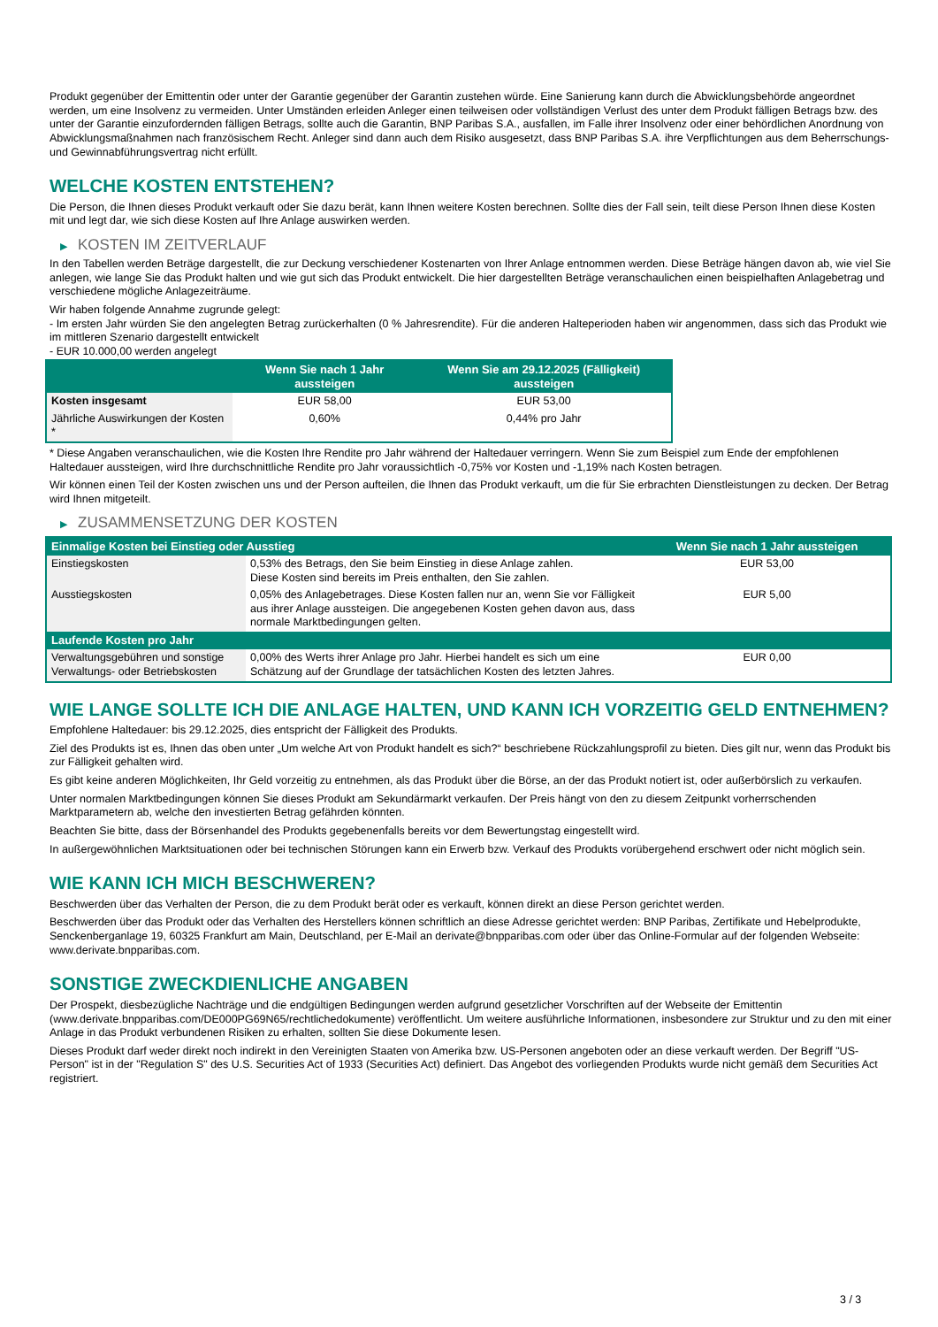Produkt gegenüber der Emittentin oder unter der Garantie gegenüber der Garantin zustehen würde. Eine Sanierung kann durch die Abwicklungsbehörde angeordnet werden, um eine Insolvenz zu vermeiden. Unter Umständen erleiden Anleger einen teilweisen oder vollständigen Verlust des unter dem Produkt fälligen Betrags bzw. des unter der Garantie einzufordernden fälligen Betrags, sollte auch die Garantin, BNP Paribas S.A., ausfallen, im Falle ihrer Insolvenz oder einer behördlichen Anordnung von Abwicklungsmaßnahmen nach französischem Recht. Anleger sind dann auch dem Risiko ausgesetzt, dass BNP Paribas S.A. ihre Verpflichtungen aus dem Beherrschungs- und Gewinnabführungsvertrag nicht erfüllt.
WELCHE KOSTEN ENTSTEHEN?
Die Person, die Ihnen dieses Produkt verkauft oder Sie dazu berät, kann Ihnen weitere Kosten berechnen. Sollte dies der Fall sein, teilt diese Person Ihnen diese Kosten mit und legt dar, wie sich diese Kosten auf Ihre Anlage auswirken werden.
▶ KOSTEN IM ZEITVERLAUF
In den Tabellen werden Beträge dargestellt, die zur Deckung verschiedener Kostenarten von Ihrer Anlage entnommen werden. Diese Beträge hängen davon ab, wie viel Sie anlegen, wie lange Sie das Produkt halten und wie gut sich das Produkt entwickelt. Die hier dargestellten Beträge veranschaulichen einen beispielhaften Anlagebetrag und verschiedene mögliche Anlagezeiträume.
Wir haben folgende Annahme zugrunde gelegt:
- Im ersten Jahr würden Sie den angelegten Betrag zurückerhalten (0 % Jahresrendite). Für die anderen Halteperioden haben wir angenommen, dass sich das Produkt wie im mittleren Szenario dargestellt entwickelt
- EUR 10.000,00 werden angelegt
| | Wenn Sie nach 1 Jahr aussteigen | Wenn Sie am 29.12.2025 (Fälligkeit) aussteigen |
| --- | --- | --- |
| Kosten insgesamt | EUR 58,00 | EUR 53,00 |
| Jährliche Auswirkungen der Kosten * | 0,60% | 0,44% pro Jahr |
* Diese Angaben veranschaulichen, wie die Kosten Ihre Rendite pro Jahr während der Haltedauer verringern. Wenn Sie zum Beispiel zum Ende der empfohlenen Haltedauer aussteigen, wird Ihre durchschnittliche Rendite pro Jahr voraussichtlich -0,75% vor Kosten und -1,19% nach Kosten betragen.
Wir können einen Teil der Kosten zwischen uns und der Person aufteilen, die Ihnen das Produkt verkauft, um die für Sie erbrachten Dienstleistungen zu decken. Der Betrag wird Ihnen mitgeteilt.
▶ ZUSAMMENSETZUNG DER KOSTEN
| Einmalige Kosten bei Einstieg oder Ausstieg | | Wenn Sie nach 1 Jahr aussteigen |
| --- | --- | --- |
| Einstiegskosten | 0,53% des Betrags, den Sie beim Einstieg in diese Anlage zahlen. Diese Kosten sind bereits im Preis enthalten, den Sie zahlen. | EUR 53,00 |
| Ausstiegskosten | 0,05% des Anlagebetrages. Diese Kosten fallen nur an, wenn Sie vor Fälligkeit aus ihrer Anlage aussteigen. Die angegebenen Kosten gehen davon aus, dass normale Marktbedingungen gelten. | EUR 5,00 |
| Laufende Kosten pro Jahr | | |
| Verwaltungsgebühren und sonstige Verwaltungs- oder Betriebskosten | 0,00% des Werts ihrer Anlage pro Jahr. Hierbei handelt es sich um eine Schätzung auf der Grundlage der tatsächlichen Kosten des letzten Jahres. | EUR 0,00 |
WIE LANGE SOLLTE ICH DIE ANLAGE HALTEN, UND KANN ICH VORZEITIG GELD ENTNEHMEN?
Empfohlene Haltedauer: bis 29.12.2025, dies entspricht der Fälligkeit des Produkts.
Ziel des Produkts ist es, Ihnen das oben unter „Um welche Art von Produkt handelt es sich?“ beschriebene Rückzahlungsprofil zu bieten. Dies gilt nur, wenn das Produkt bis zur Fälligkeit gehalten wird.
Es gibt keine anderen Möglichkeiten, Ihr Geld vorzeitig zu entnehmen, als das Produkt über die Börse, an der das Produkt notiert ist, oder außerbörslich zu verkaufen.
Unter normalen Marktbedingungen können Sie dieses Produkt am Sekundärmarkt verkaufen. Der Preis hängt von den zu diesem Zeitpunkt vorherrschenden Marktparametern ab, welche den investierten Betrag gefährden könnten.
Beachten Sie bitte, dass der Börsenhandel des Produkts gegebenenfalls bereits vor dem Bewertungstag eingestellt wird.
In außergewöhnlichen Marktsituationen oder bei technischen Störungen kann ein Erwerb bzw. Verkauf des Produkts vorübergehend erschwert oder nicht möglich sein.
WIE KANN ICH MICH BESCHWEREN?
Beschwerden über das Verhalten der Person, die zu dem Produkt berät oder es verkauft, können direkt an diese Person gerichtet werden.
Beschwerden über das Produkt oder das Verhalten des Herstellers können schriftlich an diese Adresse gerichtet werden: BNP Paribas, Zertifikate und Hebelprodukte, Senckenberganlage 19, 60325 Frankfurt am Main, Deutschland, per E-Mail an derivate@bnpparibas.com oder über das Online-Formular auf der folgenden Webseite: www.derivate.bnpparibas.com.
SONSTIGE ZWECKDIENLICHE ANGABEN
Der Prospekt, diesbezügliche Nachträge und die endgültigen Bedingungen werden aufgrund gesetzlicher Vorschriften auf der Webseite der Emittentin (www.derivate.bnpparibas.com/DE000PG69N65/rechtlichedokumente) veröffentlicht. Um weitere ausführliche Informationen, insbesondere zur Struktur und zu den mit einer Anlage in das Produkt verbundenen Risiken zu erhalten, sollten Sie diese Dokumente lesen.
Dieses Produkt darf weder direkt noch indirekt in den Vereinigten Staaten von Amerika bzw. US-Personen angeboten oder an diese verkauft werden. Der Begriff "US-Person" ist in der "Regulation S" des U.S. Securities Act of 1933 (Securities Act) definiert. Das Angebot des vorliegenden Produkts wurde nicht gemäß dem Securities Act registriert.
3 / 3